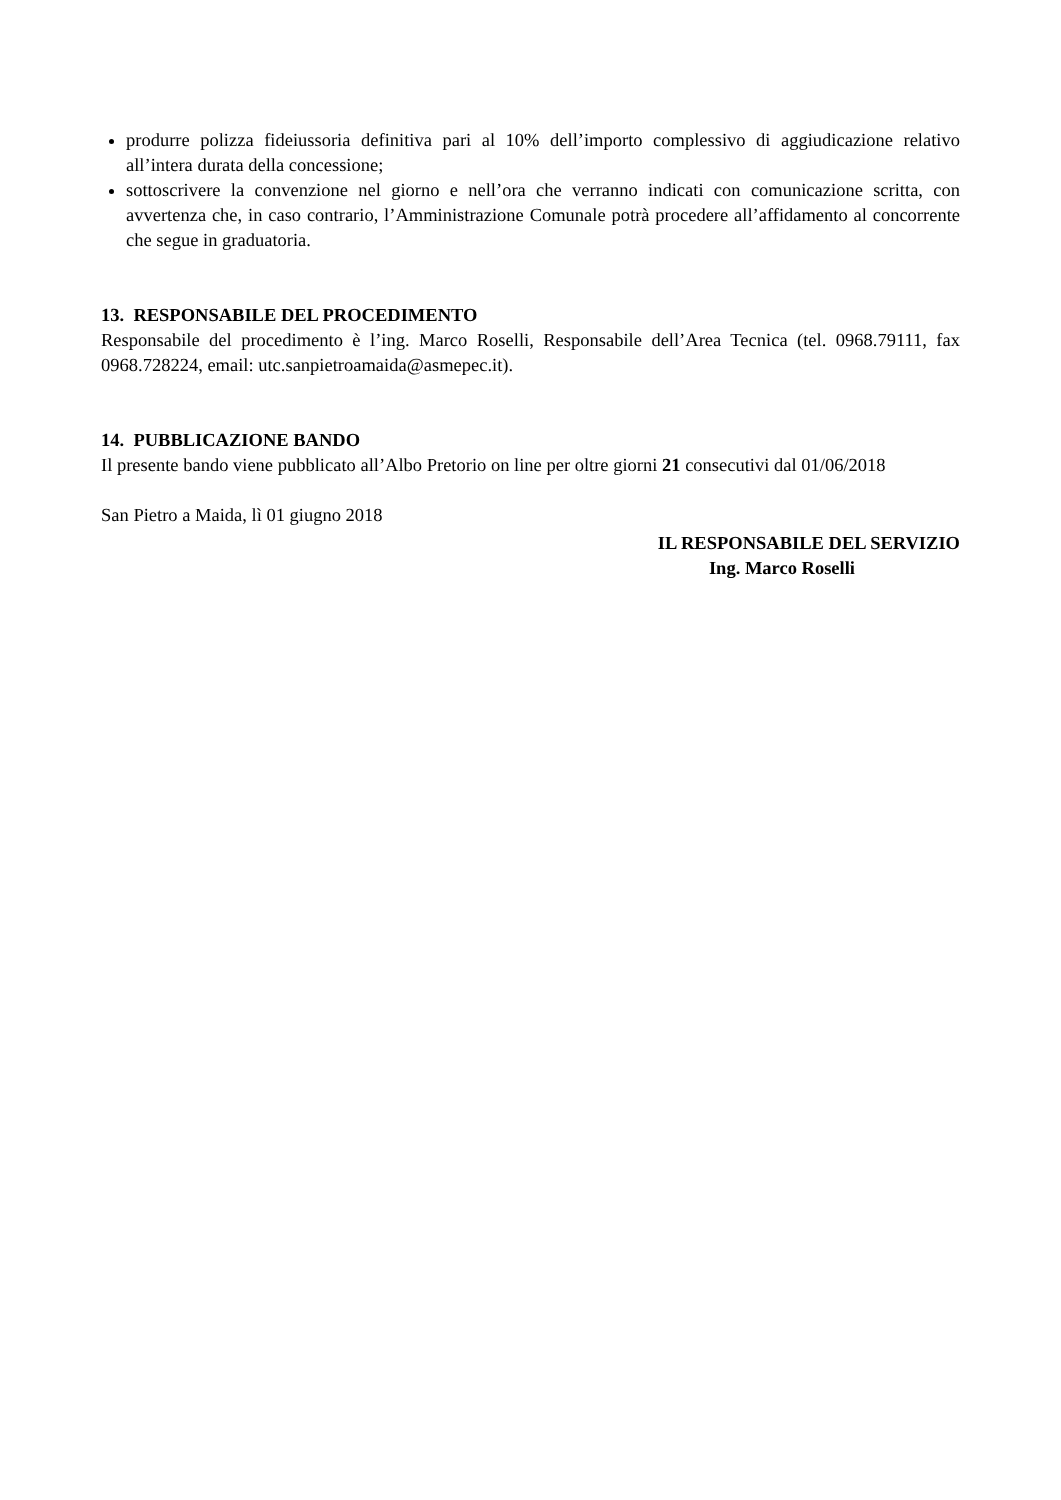produrre polizza fideiussoria definitiva pari al 10% dell’importo complessivo di aggiudicazione relativo all’intera durata della concessione;
sottoscrivere la convenzione nel giorno e nell’ora che verranno indicati con comunicazione scritta, con avvertenza che, in caso contrario, l’Amministrazione Comunale potrà procedere all’affidamento al concorrente che segue in graduatoria.
13. RESPONSABILE DEL PROCEDIMENTO
Responsabile del procedimento è l’ing. Marco Roselli, Responsabile dell’Area Tecnica (tel. 0968.79111, fax 0968.728224, email: utc.sanpietroamaida@asmepec.it).
14. PUBBLICAZIONE BANDO
Il presente bando viene pubblicato all’Albo Pretorio on line per oltre giorni 21 consecutivi dal 01/06/2018
San Pietro a Maida, lì 01 giugno 2018
IL RESPONSABILE DEL SERVIZIO
Ing. Marco Roselli